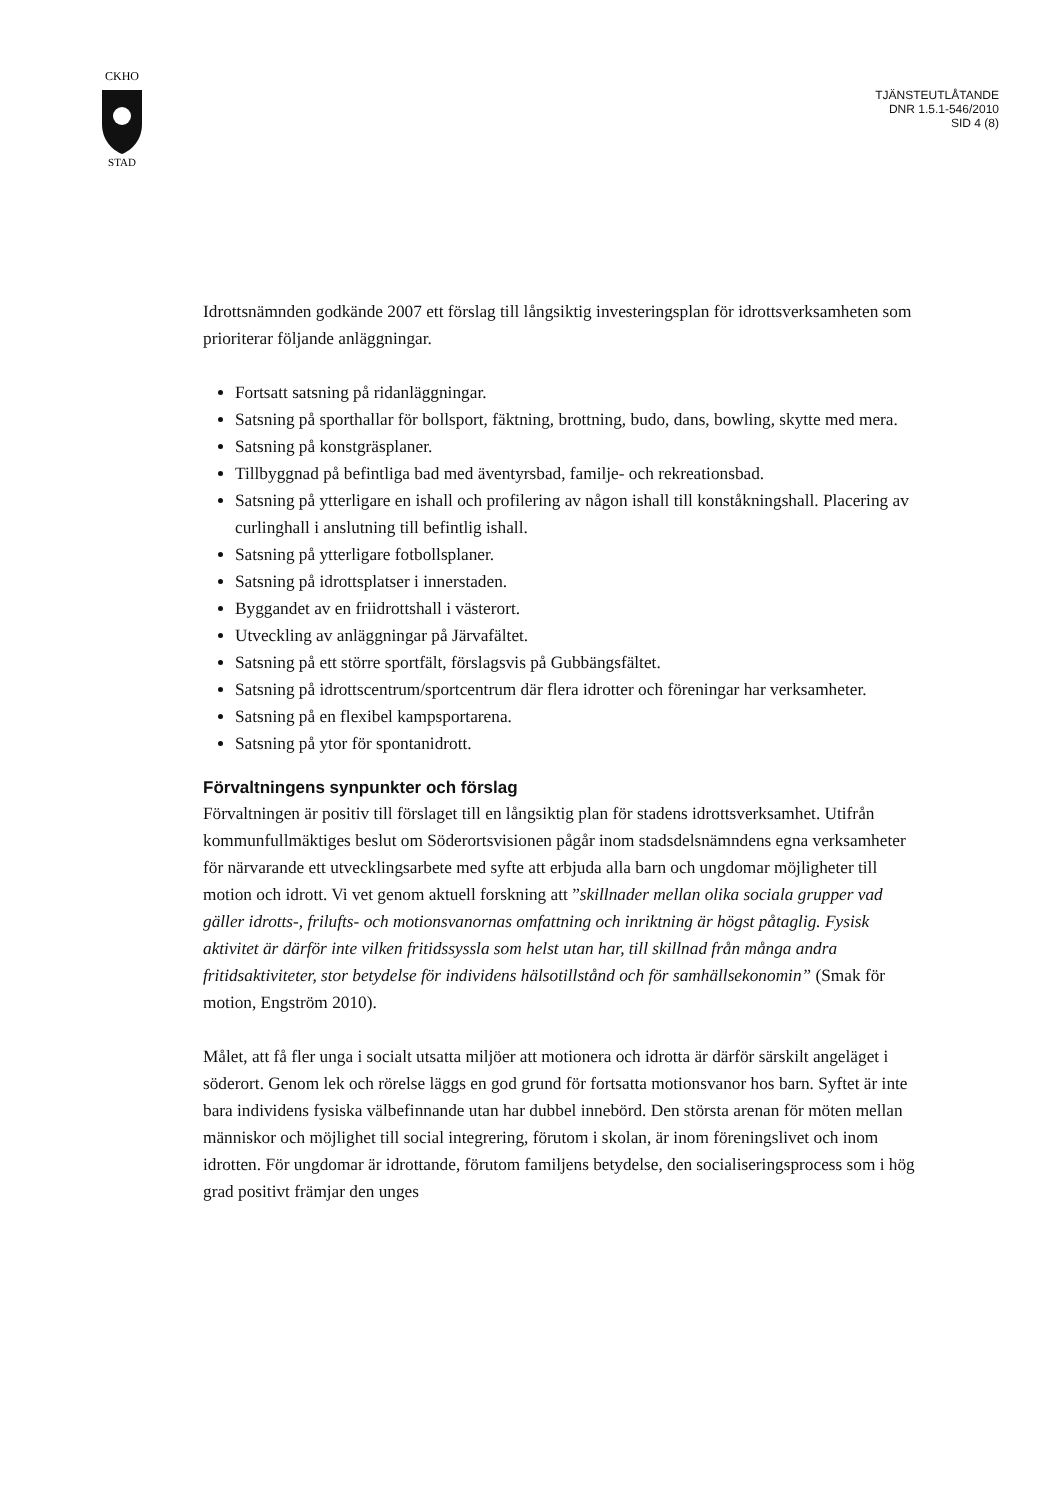CKHO
STAD
TJÄNSTEUTLÅTANDE
DNR 1.5.1-546/2010
SID 4 (8)
Idrottsnämnden godkände 2007 ett förslag till långsiktig investeringsplan för idrottsverksamheten som prioriterar följande anläggningar.
Fortsatt satsning på ridanläggningar.
Satsning på sporthallar för bollsport, fäktning, brottning, budo, dans, bowling, skytte med mera.
Satsning på konstgräsplaner.
Tillbyggnad på befintliga bad med äventyrsbad, familje- och rekreationsbad.
Satsning på ytterligare en ishall och profilering av någon ishall till konståkningshall. Placering av curlinghall i anslutning till befintlig ishall.
Satsning på ytterligare fotbollsplaner.
Satsning på idrottsplatser i innerstaden.
Byggandet av en friidrottshall i västerort.
Utveckling av anläggningar på Järvafältet.
Satsning på ett större sportfält, förslagsvis på Gubbängsfältet.
Satsning på idrottscentrum/sportcentrum där flera idrotter och föreningar har verksamheter.
Satsning på en flexibel kampsportarena.
Satsning på ytor för spontanidrott.
Förvaltningens synpunkter och förslag
Förvaltningen är positiv till förslaget till en långsiktig plan för stadens idrottsverksamhet. Utifrån kommunfullmäktiges beslut om Söderortsvisionen pågår inom stadsdelsnämndens egna verksamheter för närvarande ett utvecklingsarbete med syfte att erbjuda alla barn och ungdomar möjligheter till motion och idrott. Vi vet genom aktuell forskning att ”skillnader mellan olika sociala grupper vad gäller idrotts-, frilufts- och motionsvanornas omfattning och inriktning är högst påtaglig. Fysisk aktivitet är därför inte vilken fritidssyssla som helst utan har, till skillnad från många andra fritidsaktiviteter, stor betydelse för individens hälsotillstånd och för samhällsekonomin” (Smak för motion, Engström 2010).
Målet, att få fler unga i socialt utsatta miljöer att motionera och idrotta är därför särskilt angeläget i söderort. Genom lek och rörelse läggs en god grund för fortsatta motionsvanor hos barn. Syftet är inte bara individens fysiska välbefinnande utan har dubbel innebörd. Den största arenan för möten mellan människor och möjlighet till social integrering, förutom i skolan, är inom föreningslivet och inom idrotten. För ungdomar är idrottande, förutom familjens betydelse, den socialiseringsprocess som i hög grad positivt främjar den unges